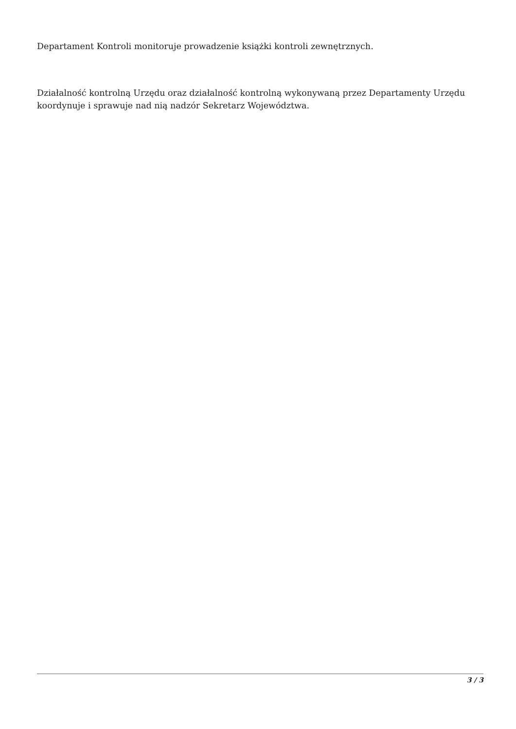Departament Kontroli monitoruje prowadzenie książki kontroli zewnętrznych.
Działalność kontrolną Urzędu oraz działalność kontrolną wykonywaną przez Departamenty Urzędu koordynuje i sprawuje nad nią nadzór Sekretarz Województwa.
3 / 3